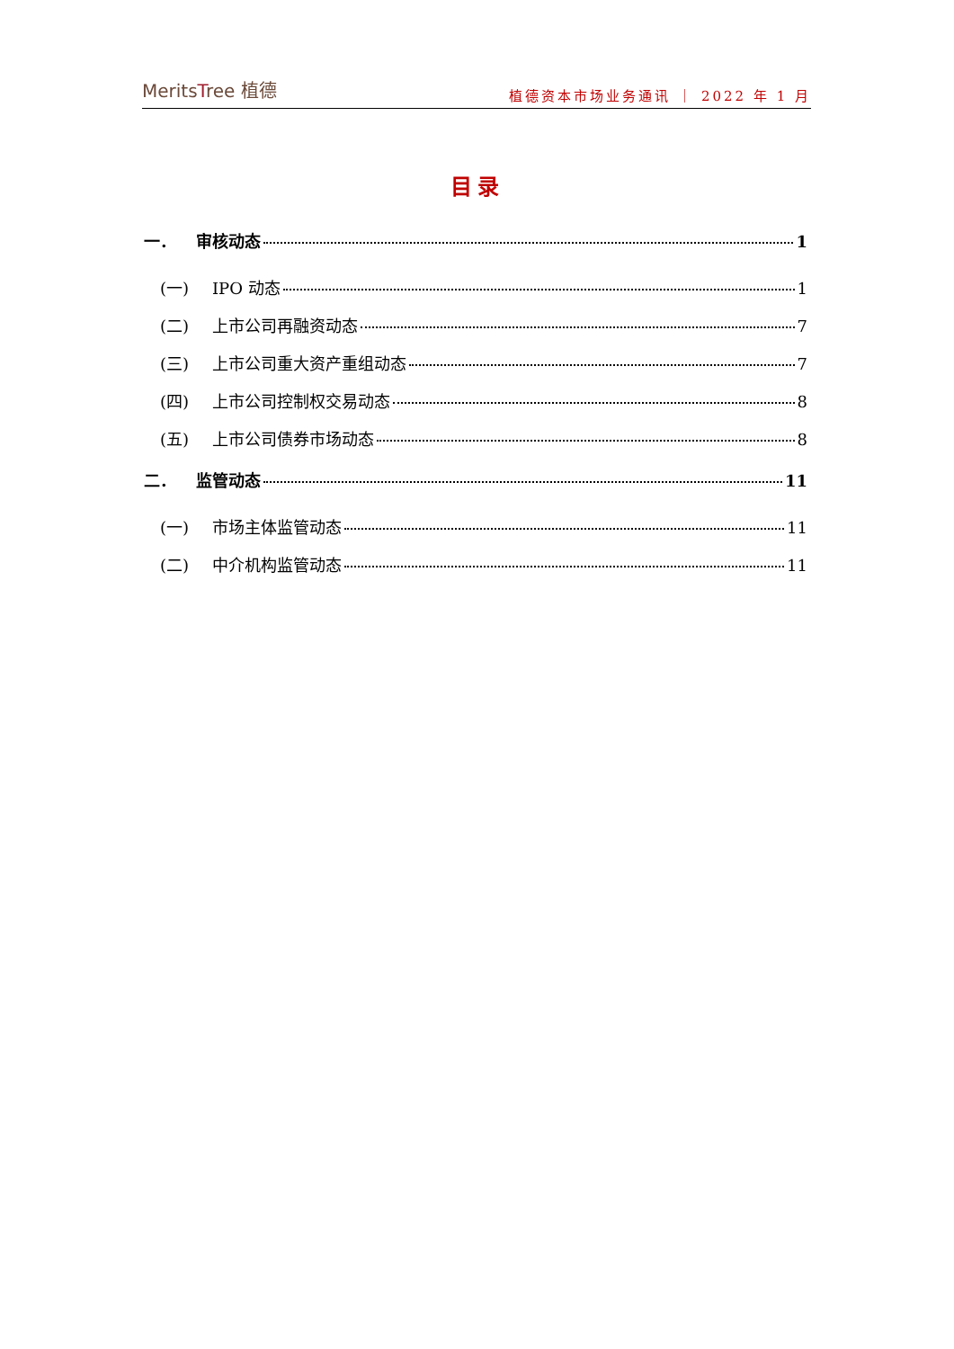MeritsTree 植德
植德资本市场业务通讯 ｜ 2022 年 1 月
目录
一． 审核动态 1
(一) IPO 动态 1
(二) 上市公司再融资动态 7
(三) 上市公司重大资产重组动态 7
(四) 上市公司控制权交易动态 8
(五) 上市公司债券市场动态 8
二． 监管动态 11
(一) 市场主体监管动态 11
(二) 中介机构监管动态 11